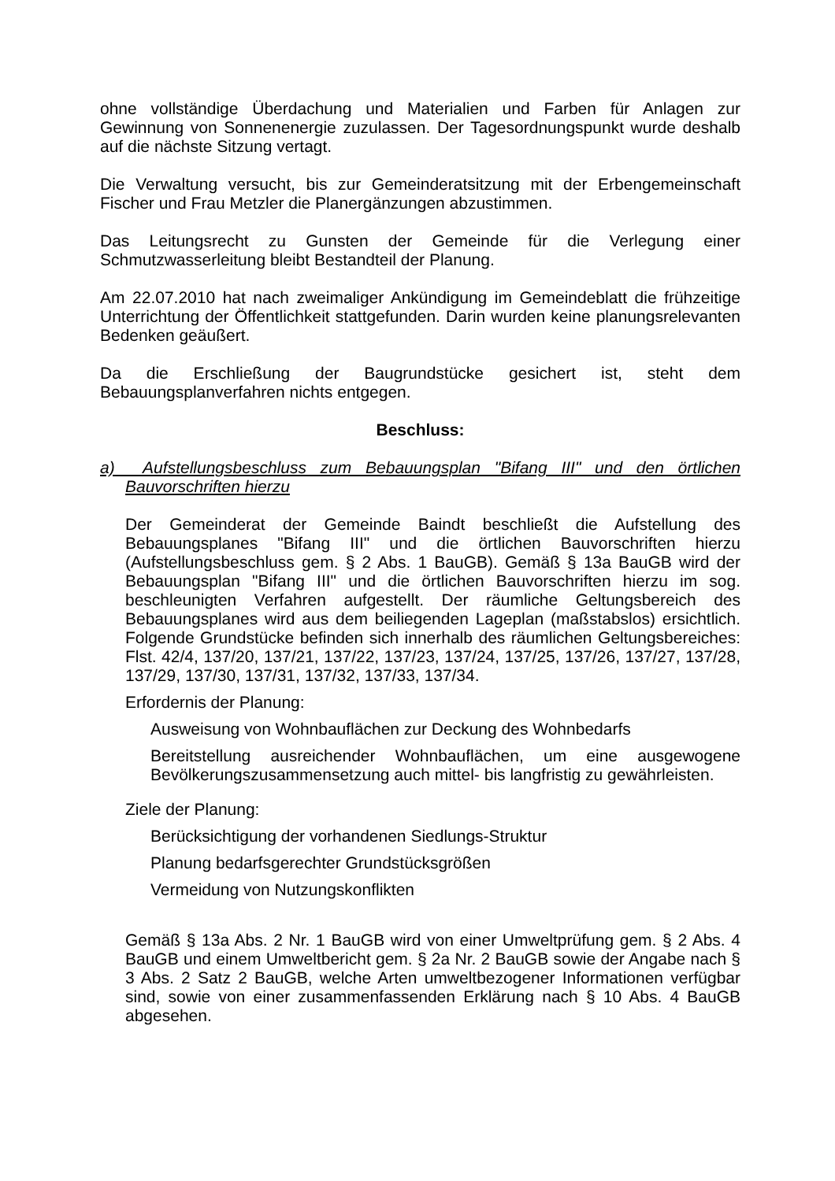ohne vollständige Überdachung und Materialien und Farben für Anlagen zur Gewinnung von Sonnenenergie zuzulassen. Der Tagesordnungspunkt wurde deshalb auf die nächste Sitzung vertagt.
Die Verwaltung versucht, bis zur Gemeinderatsitzung mit der Erbengemeinschaft Fischer und Frau Metzler die Planergänzungen abzustimmen.
Das Leitungsrecht zu Gunsten der Gemeinde für die Verlegung einer Schmutzwasserleitung bleibt Bestandteil der Planung.
Am 22.07.2010 hat nach zweimaliger Ankündigung im Gemeindeblatt die frühzeitige Unterrichtung der Öffentlichkeit stattgefunden. Darin wurden keine planungsrelevanten Bedenken geäußert.
Da die Erschließung der Baugrundstücke gesichert ist, steht dem Bebauungsplanverfahren nichts entgegen.
Beschluss:
a) Aufstellungsbeschluss zum Bebauungsplan "Bifang III" und den örtlichen Bauvorschriften hierzu
Der Gemeinderat der Gemeinde Baindt beschließt die Aufstellung des Bebauungsplanes "Bifang III" und die örtlichen Bauvorschriften hierzu (Aufstellungsbeschluss gem. § 2 Abs. 1 BauGB). Gemäß § 13a BauGB wird der Bebauungsplan "Bifang III" und die örtlichen Bauvorschriften hierzu im sog. beschleunigten Verfahren aufgestellt. Der räumliche Geltungsbereich des Bebauungsplanes wird aus dem beiliegenden Lageplan (maßstabslos) ersichtlich. Folgende Grundstücke befinden sich innerhalb des räumlichen Geltungsbereiches: Flst. 42/4, 137/20, 137/21, 137/22, 137/23, 137/24, 137/25, 137/26, 137/27, 137/28, 137/29, 137/30, 137/31, 137/32, 137/33, 137/34.
Erfordernis der Planung:
Ausweisung von Wohnbauflächen zur Deckung des Wohnbedarfs
Bereitstellung ausreichender Wohnbauflächen, um eine ausgewogene Bevölkerungszusammensetzung auch mittel- bis langfristig zu gewährleisten.
Ziele der Planung:
Berücksichtigung der vorhandenen Siedlungs-Struktur
Planung bedarfsgerechter Grundstücksgrößen
Vermeidung von Nutzungskonflikten
Gemäß § 13a Abs. 2 Nr. 1 BauGB wird von einer Umweltprüfung gem. § 2 Abs. 4 BauGB und einem Umweltbericht gem. § 2a Nr. 2 BauGB sowie der Angabe nach § 3 Abs. 2 Satz 2 BauGB, welche Arten umweltbezogener Informationen verfügbar sind, sowie von einer zusammenfassenden Erklärung nach § 10 Abs. 4 BauGB abgesehen.